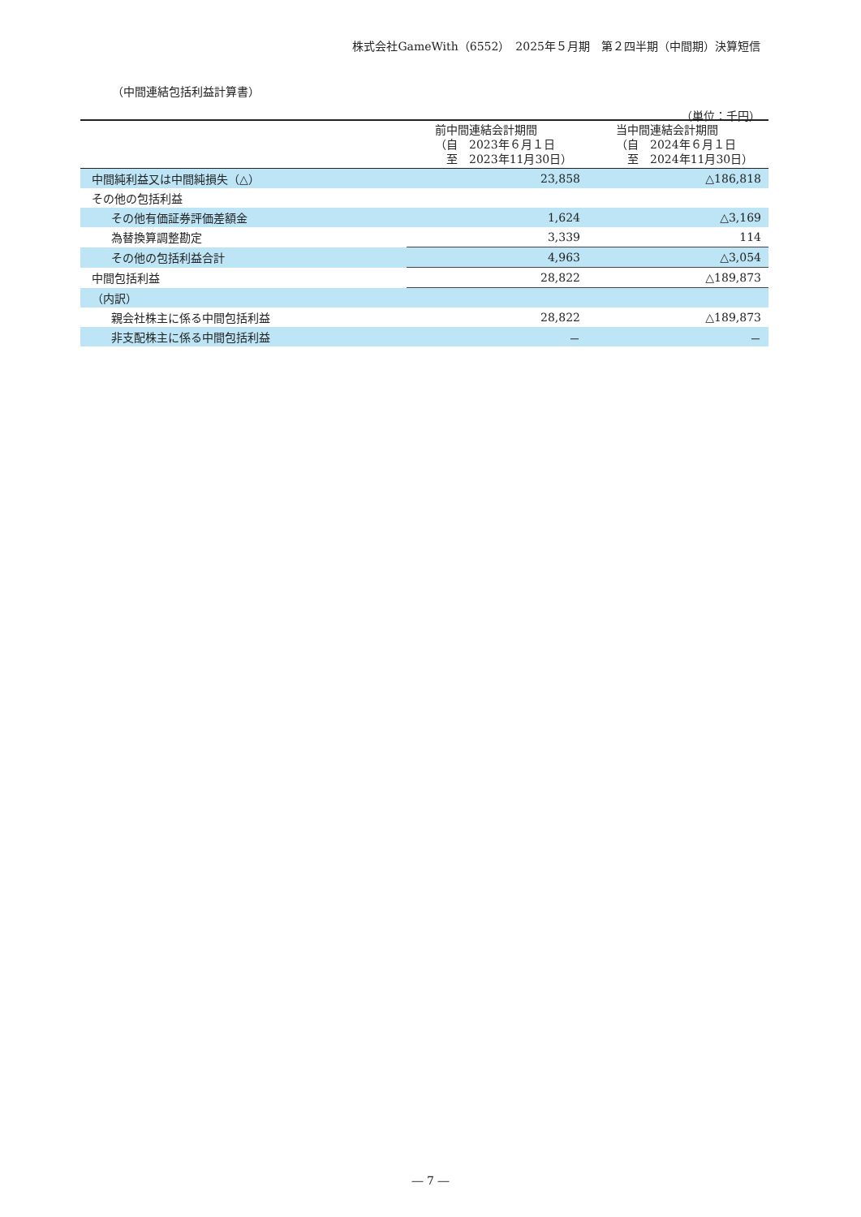株式会社GameWith（6552）　2025年５月期　第２四半期（中間期）決算短信
（中間連結包括利益計算書）
（単位：千円）
| | 前中間連結会計期間 （自 2023年６月１日 至 2023年11月30日） | 当中間連結会計期間 （自 2024年６月１日 至 2024年11月30日） |
| --- | --- | --- |
| 中間純利益又は中間純損失（△） | 23,858 | △186,818 |
| その他の包括利益 | | |
| その他有価証券評価差額金 | 1,624 | △3,169 |
| 為替換算調整勘定 | 3,339 | 114 |
| その他の包括利益合計 | 4,963 | △3,054 |
| 中間包括利益 | 28,822 | △189,873 |
| （内訳） | | |
| 親会社株主に係る中間包括利益 | 28,822 | △189,873 |
| 非支配株主に係る中間包括利益 | － | － |
― 7 ―